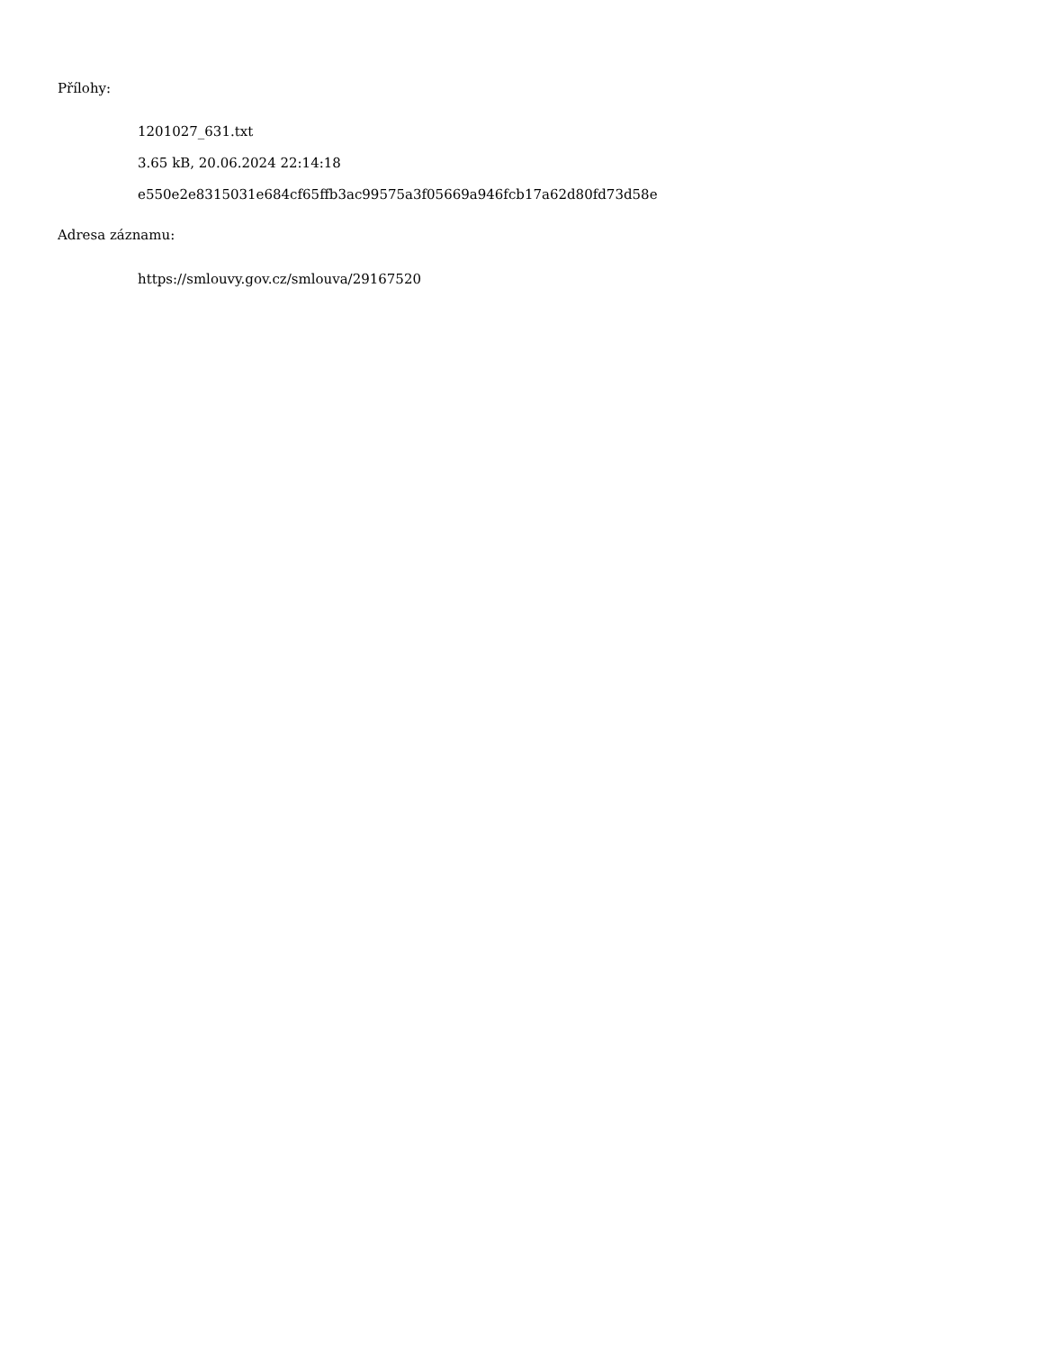Přílohy:
1201027_631.txt
3.65 kB, 20.06.2024 22:14:18
e550e2e8315031e684cf65ffb3ac99575a3f05669a946fcb17a62d80fd73d58e
Adresa záznamu:
https://smlouvy.gov.cz/smlouva/29167520